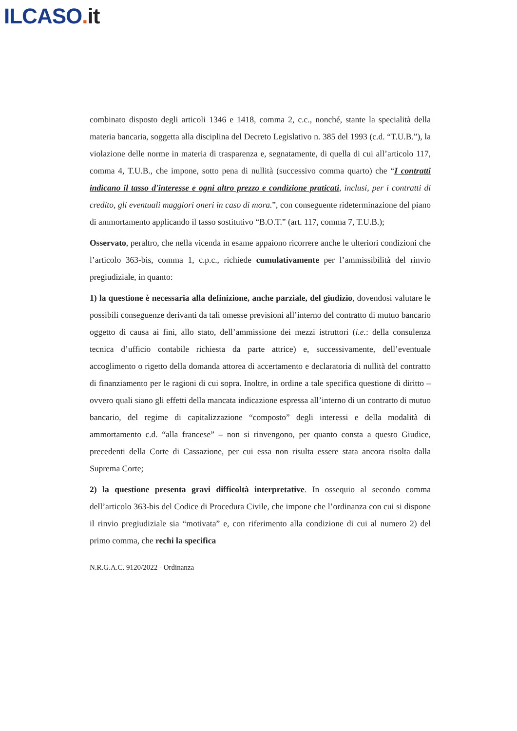ILCASO. it
combinato disposto degli articoli 1346 e 1418, comma 2, c.c., nonché, stante la specialità della materia bancaria, soggetta alla disciplina del Decreto Legislativo n. 385 del 1993 (c.d. “T.U.B.”), la violazione delle norme in materia di trasparenza e, segnatamente, di quella di cui all’articolo 117, comma 4, T.U.B., che impone, sotto pena di nullità (successivo comma quarto) che “I contratti indicano il tasso d'interesse e ogni altro prezzo e condizione praticati, inclusi, per i contratti di credito, gli eventuali maggiori oneri in caso di mora.”, con conseguente rideterminazione del piano di ammortamento applicando il tasso sostitutivo “B.O.T.” (art. 117, comma 7, T.U.B.);
Osservato, peraltro, che nella vicenda in esame appaiono ricorrere anche le ulteriori condizioni che l’articolo 363-bis, comma 1, c.p.c., richiede cumulativamente per l’ammissibilità del rinvio pregiudiziale, in quanto:
1) la questione è necessaria alla definizione, anche parziale, del giudizio, dovendosi valutare le possibili conseguenze derivanti da tali omesse previsioni all’interno del contratto di mutuo bancario oggetto di causa ai fini, allo stato, dell’ammissione dei mezzi istruttori (i.e.: della consulenza tecnica d’ufficio contabile richiesta da parte attrice) e, successivamente, dell’eventuale accoglimento o rigetto della domanda attorea di accertamento e declaratoria di nullità del contratto di finanziamento per le ragioni di cui sopra. Inoltre, in ordine a tale specifica questione di diritto – ovvero quali siano gli effetti della mancata indicazione espressa all’interno di un contratto di mutuo bancario, del regime di capitalizzazione “composto” degli interessi e della modalità di ammortamento c.d. “alla francese” – non si rinvengono, per quanto consta a questo Giudice, precedenti della Corte di Cassazione, per cui essa non risulta essere stata ancora risolta dalla Suprema Corte;
2) la questione presenta gravi difficoltà interpretative. In ossequio al secondo comma dell’articolo 363-bis del Codice di Procedura Civile, che impone che l’ordinanza con cui si dispone il rinvio pregiudiziale sia “motivata” e, con riferimento alla condizione di cui al numero 2) del primo comma, che rechi la specifica
N.R.G.A.C. 9120/2022 - Ordinanza